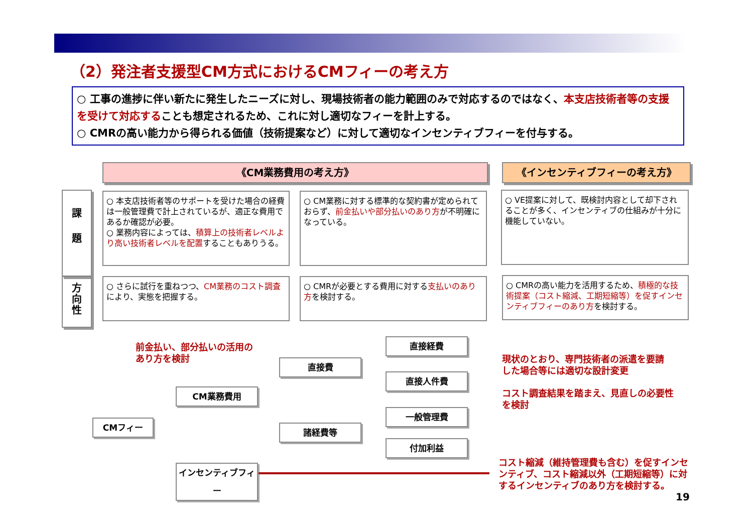（2）発注者支援型CM方式におけるCMフィーの考え方
○ 工事の進捗に伴い新たに発生したニーズに対し、現場技術者の能力範囲のみで対応するのではなく、本支店技術者等の支援を受けて対応することも想定されるため、これに対し適切なフィーを計上する。
○ CMRの高い能力から得られる価値（技術提案など）に対して適切なインセンティブフィーを付与する。
《CM業務費用の考え方》 《インセンティブフィーの考え方》
課
題
方
向
性
○ 本支店技術者等のサポートを受けた場合の経費は一般管理費で計上されているが、適正な費用であるか確認が必要。
○ 業務内容によっては、積算上の技術者レベルより高い技術者レベルを配置することもありうる。
○ CM業務に対する標準的な契約書が定められておらず、前金払いや部分払いのあり方が不明確になっている。
○ VE提案に対して、既検討内容として却下されることが多く、インセンティブの仕組みが十分に機能していない。
○ さらに試行を重ねつつ、CM業務のコスト調査により、実態を把握する。
○ CMRが必要とする費用に対する支払いのあり方を検討する。
○ CMRの高い能力を活用するため、積極的な技術提案（コスト縮減、工期短縮等）を促すインセンティブフィーのあり方を検討する。
前金払い、部分払いの活用の
あり方を検討
CMフィー
CM業務費用
インセンティブフィー
直接費
諸経費等
直接経費
直接人件費
一般管理費
付加利益
現状のとおり、専門技術者の派遣を要請
した場合等には適切な設計変更
コスト調査結果を踏まえ、見直しの必要性
を検討
コスト縮減（維持管理費も含む）を促すインセ
ンティブ、コスト縮減以外（工期短縮等）に対
するインセンティブのあり方を検討する。
19